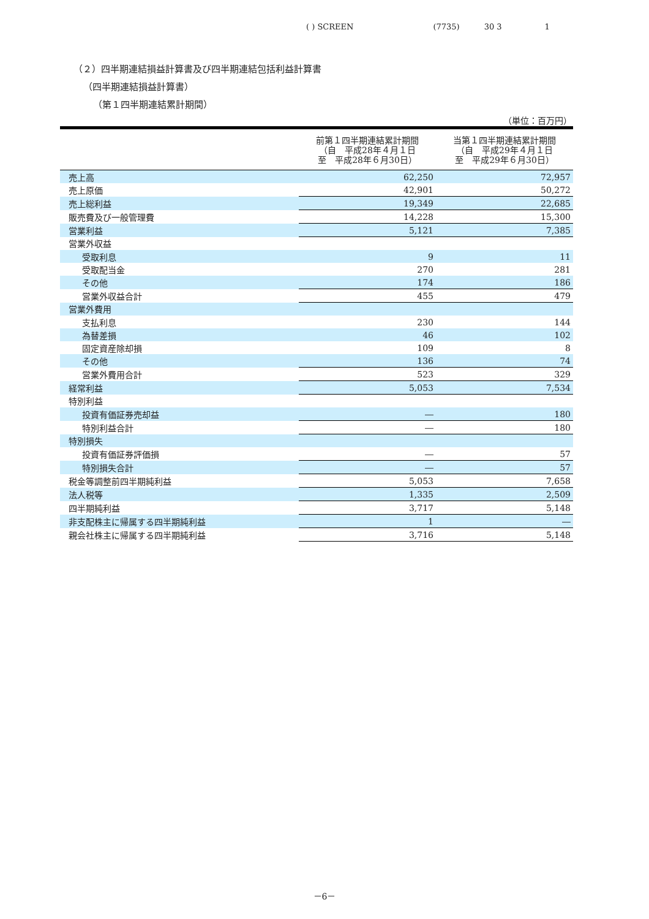( ) SCREEN (7735) 30 3 1
（２）四半期連結損益計算書及び四半期連結包括利益計算書
（四半期連結損益計算書）
（第１四半期連結累計期間）
（単位：百万円）
| | 前第１四半期連結累計期間 （自 平成28年４月１日 至 平成28年６月30日） | 当第１四半期連結累計期間 （自 平成29年４月１日 至 平成29年６月30日） |
| --- | --- | --- |
| 売上高 | 62,250 | 72,957 |
| 売上原価 | 42,901 | 50,272 |
| 売上総利益 | 19,349 | 22,685 |
| 販売費及び一般管理費 | 14,228 | 15,300 |
| 営業利益 | 5,121 | 7,385 |
| 営業外収益 | | |
| 受取利息 | 9 | 11 |
| 受取配当金 | 270 | 281 |
| その他 | 174 | 186 |
| 営業外収益合計 | 455 | 479 |
| 営業外費用 | | |
| 支払利息 | 230 | 144 |
| 為替差損 | 46 | 102 |
| 固定資産除却損 | 109 | 8 |
| その他 | 136 | 74 |
| 営業外費用合計 | 523 | 329 |
| 経常利益 | 5,053 | 7,534 |
| 特別利益 | | |
| 投資有価証券売却益 | ― | 180 |
| 特別利益合計 | ― | 180 |
| 特別損失 | | |
| 投資有価証券評価損 | ― | 57 |
| 特別損失合計 | ― | 57 |
| 税金等調整前四半期純利益 | 5,053 | 7,658 |
| 法人税等 | 1,335 | 2,509 |
| 四半期純利益 | 3,717 | 5,148 |
| 非支配株主に帰属する四半期純利益 | 1 | ― |
| 親会社株主に帰属する四半期純利益 | 3,716 | 5,148 |
－6－